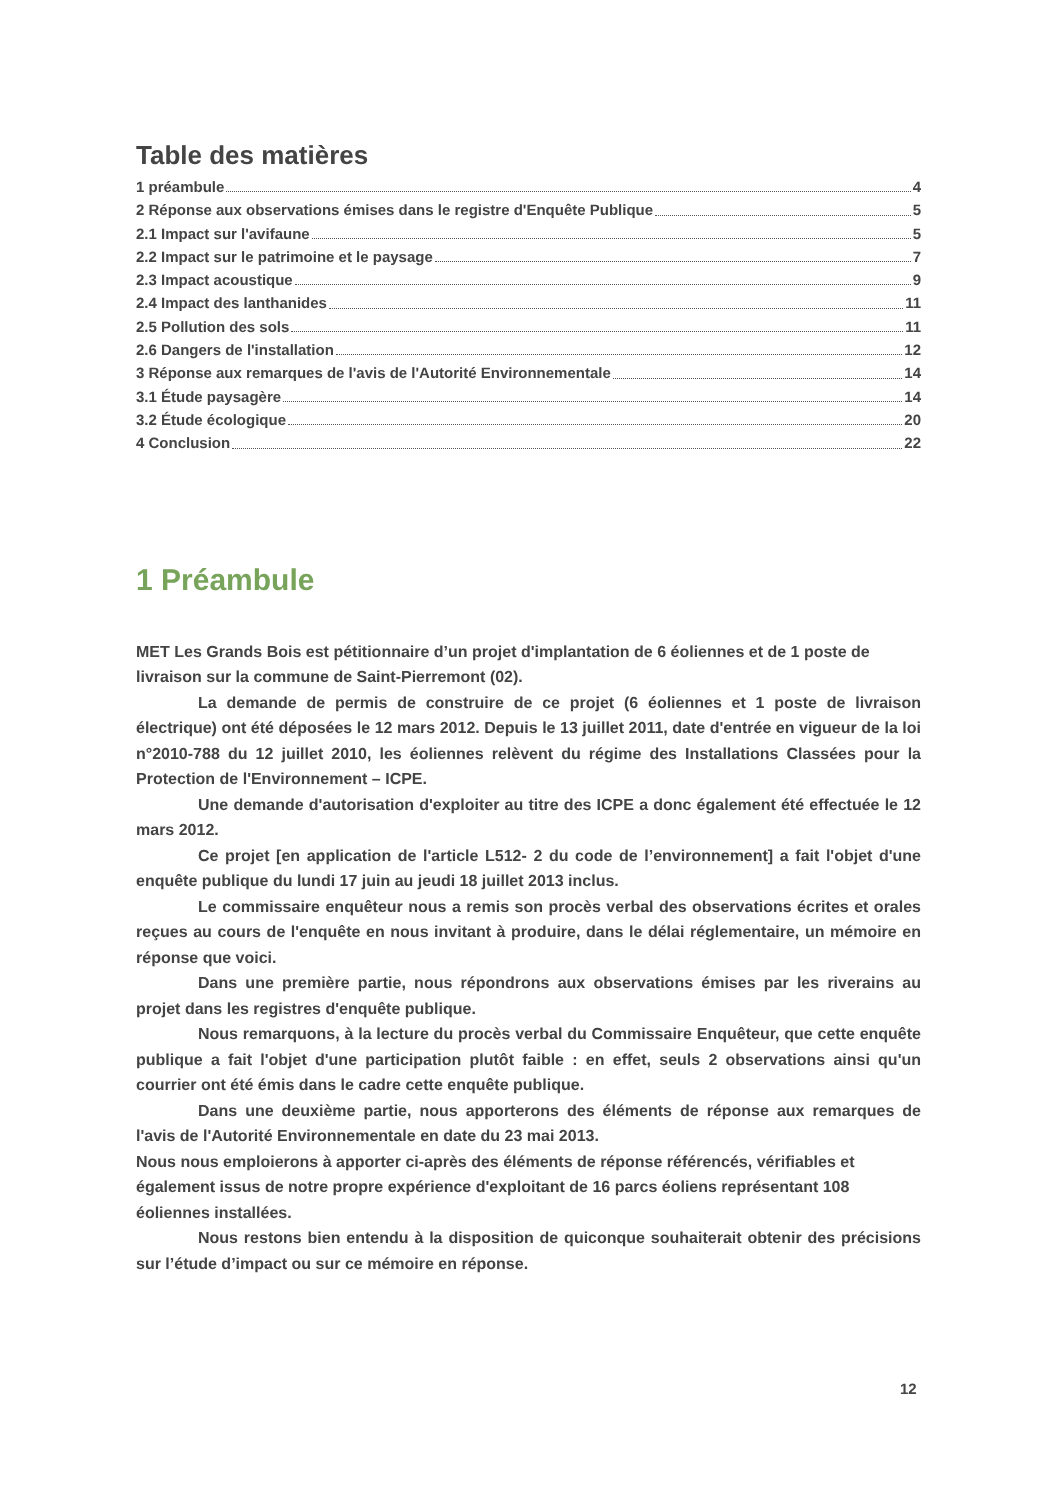Table des matières
1 préambule 4
2 Réponse aux observations émises dans le registre d'Enquête Publique 5
2.1 Impact sur l'avifaune 5
2.2 Impact sur le patrimoine et le paysage 7
2.3 Impact acoustique 9
2.4 Impact des lanthanides 11
2.5 Pollution des sols 11
2.6 Dangers de l'installation 12
3 Réponse aux remarques de l'avis de l'Autorité Environnementale 14
3.1 Étude paysagère 14
3.2 Étude écologique 20
4 Conclusion 22
1 Préambule
MET Les Grands Bois est pétitionnaire d’un projet d'implantation de 6 éoliennes et de 1 poste de livraison sur la commune de Saint-Pierremont (02).
La demande de permis de construire de ce projet (6 éoliennes et 1 poste de livraison électrique) ont été déposées le 12 mars 2012. Depuis le 13 juillet 2011, date d'entrée en vigueur de la loi n°2010-788 du 12 juillet 2010, les éoliennes relèvent du régime des Installations Classées pour la Protection de l'Environnement – ICPE.
Une demande d'autorisation d'exploiter au titre des ICPE a donc également été effectuée le 12 mars 2012.
Ce projet [en application de l'article L512- 2 du code de l’environnement] a fait l'objet d'une enquête publique du lundi 17 juin au jeudi 18 juillet 2013 inclus.
Le commissaire enquêteur nous a remis son procès verbal des observations écrites et orales reçues au cours de l'enquête en nous invitant à produire, dans le délai réglementaire, un mémoire en réponse que voici.
Dans une première partie, nous répondrons aux observations émises par les riverains au projet dans les registres d'enquête publique.
Nous remarquons, à la lecture du procès verbal du Commissaire Enquêteur, que cette enquête publique a fait l'objet d'une participation plutôt faible : en effet, seuls 2 observations ainsi qu'un courrier ont été émis dans le cadre cette enquête publique.
Dans une deuxième partie, nous apporterons des éléments de réponse aux remarques de l'avis de l'Autorité Environnementale en date du 23 mai 2013.
Nous nous emploierons à apporter ci-après des éléments de réponse référencés, vérifiables et également issus de notre propre expérience d'exploitant de 16 parcs éoliens représentant 108 éoliennes installées.
Nous restons bien entendu à la disposition de quiconque souhaiterait obtenir des précisions sur l’étude d’impact ou sur ce mémoire en réponse.
12